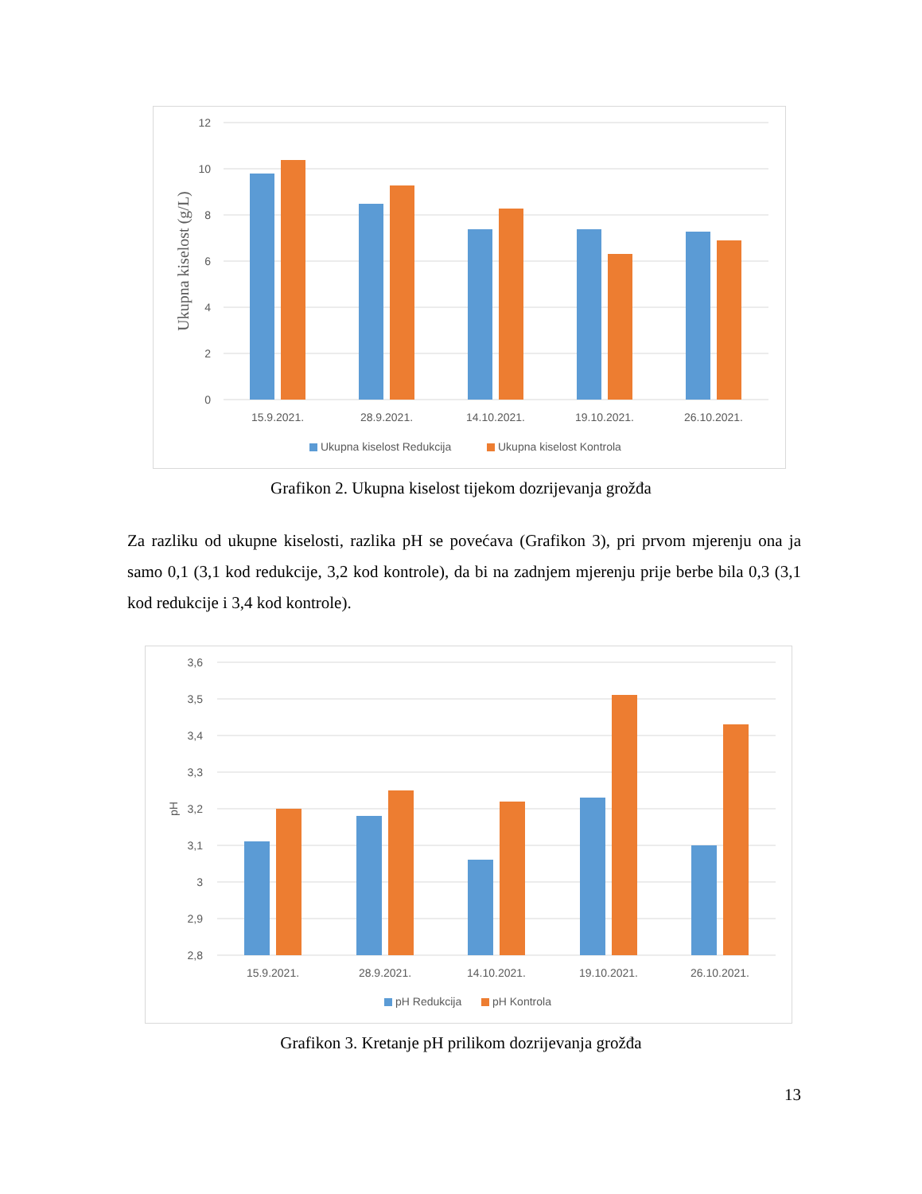12
10
8
6
4
2
0
Ukupna kiselost (g/L)
15.9.2021.
28.9.2021.
14.10.2021.
19.10.2021.
26.10.2021.
Ukupna kiselost Redukcija
Ukupna kiselost Kontrola
Grafikon 2. Ukupna kiselost tijekom dozrijevanja grožđa
Za razliku od ukupne kiselosti, razlika pH se povećava (Grafikon 3), pri prvom mjerenju ona ja samo 0,1 (3,1 kod redukcije, 3,2 kod kontrole), da bi na zadnjem mjerenju prije berbe bila 0,3 (3,1 kod redukcije i 3,4 kod kontrole).
3,6
3,5
3,4
3,3
3,2
3,1
3
2,9
2,8
pH
15.9.2021.
28.9.2021.
14.10.2021.
19.10.2021.
26.10.2021.
pH Redukcija
pH Kontrola
Grafikon 3. Kretanje pH prilikom dozrijevanja grožđa
13